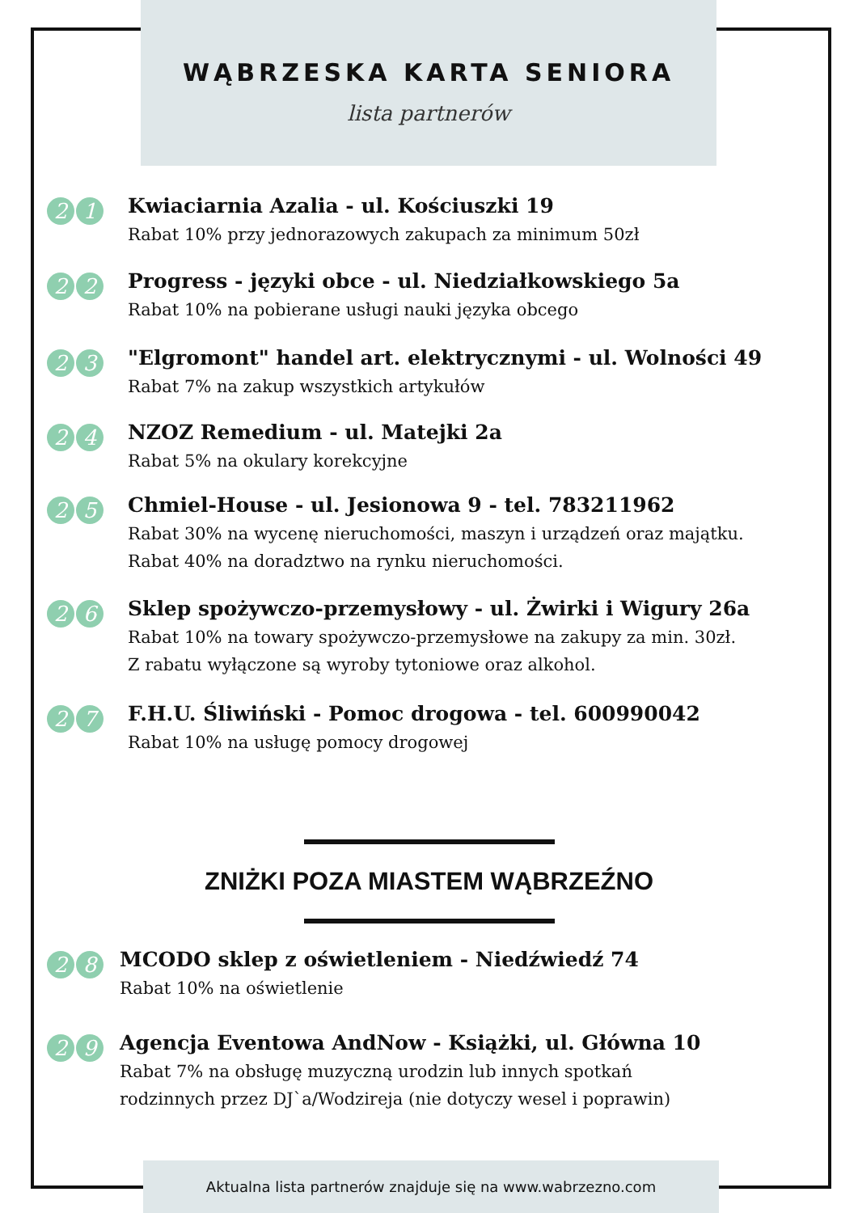WĄBRZESKA KARTA SENIORA
lista partnerów
2 1
Kwiaciarnia Azalia - ul. Kościuszki 19
Rabat 10% przy jednorazowych zakupach za minimum 50zł
2 2
Progress - języki obce - ul. Niedziałkowskiego 5a
Rabat 10% na pobierane usługi nauki języka obcego
2 3
"Elgromont" handel art. elektrycznymi - ul. Wolności 49
Rabat 7% na zakup wszystkich artykułów
2 4
NZOZ Remedium - ul. Matejki 2a
Rabat 5% na okulary korekcyjne
2 5
Chmiel-House - ul. Jesionowa 9 - tel. 783211962
Rabat 30% na wycenę nieruchomości, maszyn i urządzeń oraz majątku.
Rabat 40% na doradztwo na rynku nieruchomości.
2 6
Sklep spożywczo-przemysłowy - ul. Żwirki i Wigury 26a
Rabat 10% na towary spożywczo-przemysłowe na zakupy za min. 30zł.
Z rabatu wyłączone są wyroby tytoniowe oraz alkohol.
2 7
F.H.U. Śliwiński - Pomoc drogowa - tel. 600990042
Rabat 10% na usługę pomocy drogowej
ZNIŻKI POZA MIASTEM WĄBRZEŹNO
2 8
MCODO sklep z oświetleniem - Niedźwiedź 74
Rabat 10% na oświetlenie
2 9
Agencja Eventowa AndNow - Książki, ul. Główna 10
Rabat 7% na obsługę muzyczną urodzin lub innych spotkań
rodzinnych przez DJ`a/Wodzireja (nie dotyczy wesel i poprawin)
Aktualna lista partnerów znajduje się na www.wabrzezno.com